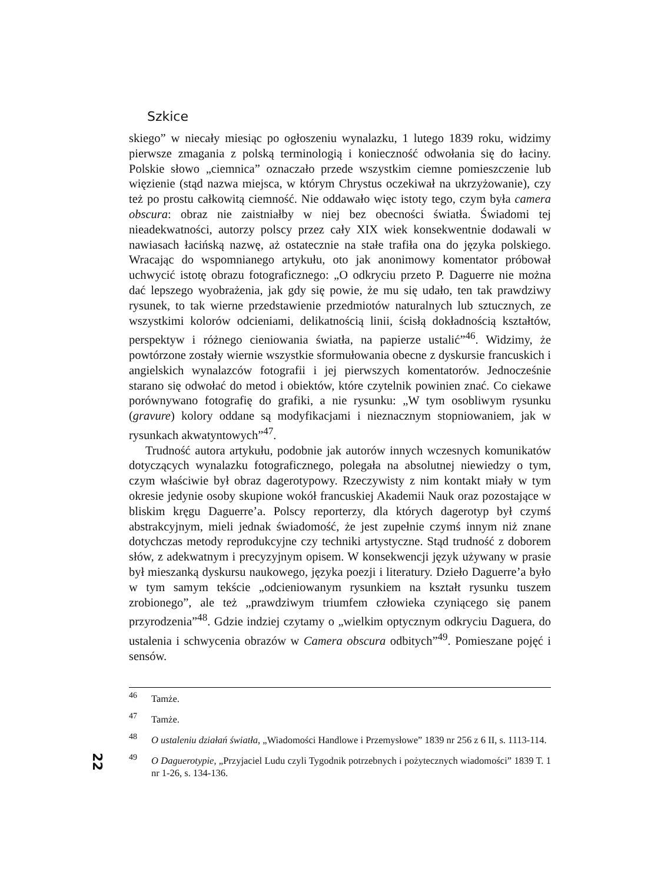Szkice
skiego” w niecały miesiąc po ogłoszeniu wynalazku, 1 lutego 1839 roku, widzimy pierwsze zmagania z polską terminologią i konieczność odwołania się do łaciny. Polskie słowo „ciemnica” oznaczało przede wszystkim ciemne pomieszczenie lub więzienie (stąd nazwa miejsca, w którym Chrystus oczekiwał na ukrzyżowanie), czy też po prostu całkowitą ciemność. Nie oddawało więc istoty tego, czym była camera obscura: obraz nie zaistniałby w niej bez obecności światła. Świadomi tej nieadekwatności, autorzy polscy przez cały XIX wiek konsekwentnie dodawali w nawiasach łacińską nazwę, aż ostatecznie na stałe trafiła ona do języka polskiego. Wracając do wspomnianego artykułu, oto jak anonimowy komentator próbował uchwycić istotę obrazu fotograficznego: „O odkryciu przeto P. Daguerre nie można dać lepszego wyobrażenia, jak gdy się powie, że mu się udało, ten tak prawdziwy rysunek, to tak wierne przedstawienie przedmiotów naturalnych lub sztucznych, ze wszystkimi kolorów odcieniami, delikatnością linii, ścisłą dokładnością kształtów, perspektyw i różnego cieniowania światła, na papierze ustalić”<sup>46</sup>. Widzimy, że powtórzone zostały wiernie wszystkie sformułowania obecne z dyskursie francuskich i angielskich wynalazców fotografii i jej pierwszych komentatorów. Jednocześnie starano się odwołać do metod i obiektów, które czytelnik powinien znać. Co ciekawe porównywano fotografię do grafiki, a nie rysunku: „W tym osobliwym rysunku (gravure) kolory oddane są modyfikacjami i nieznacznym stopniowaniem, jak w rysunkach akwatyntowych”<sup>47</sup>.
Trudność autora artykułu, podobnie jak autorów innych wczesnych komunikatów dotyczących wynalazku fotograficznego, polegała na absolutnej niewiedzy o tym, czym właściwie był obraz dagerotypowy. Rzeczywisty z nim kontakt miały w tym okresie jedynie osoby skupione wokół francuskiej Akademii Nauk oraz pozostające w bliskim kręgu Daguerre’a. Polscy reporterzy, dla których dagerotyp był czymś abstrakcyjnym, mieli jednak świadomość, że jest zupełnie czymś innym niż znane dotychczas metody reprodukcyjne czy techniki artystyczne. Stąd trudność z doborem słów, z adekwatnym i precyzyjnym opisem. W konsekwencji język używany w prasie był mieszanką dyskursu naukowego, języka poezji i literatury. Dzieło Daguerre’a było w tym samym tekście „odcieniowanym rysunkiem na kształt rysunku tuszem zrobionego”, ale też „prawdziwym triumfem człowieka czyniącego się panem przyrodzenia”<sup>48</sup>. Gdzie indziej czytamy o „wielkim optycznym odkryciu Daguera, do ustalenia i schwycenia obrazów w Camera obscura odbitych”<sup>49</sup>. Pomieszane pojęć i sensów.
46 Tamże.
47 Tamże.
48 O ustaleniu działań światła, „Wiadomości Handlowe i Przemysłowe” 1839 nr 256 z 6 II, s. 1113-114.
49 O Daguerotypie, „Przyjaciel Ludu czyli Tygodnik potrzebnych i pożytecznych wiadomości” 1839 T. 1 nr 1-26, s. 134-136.
22